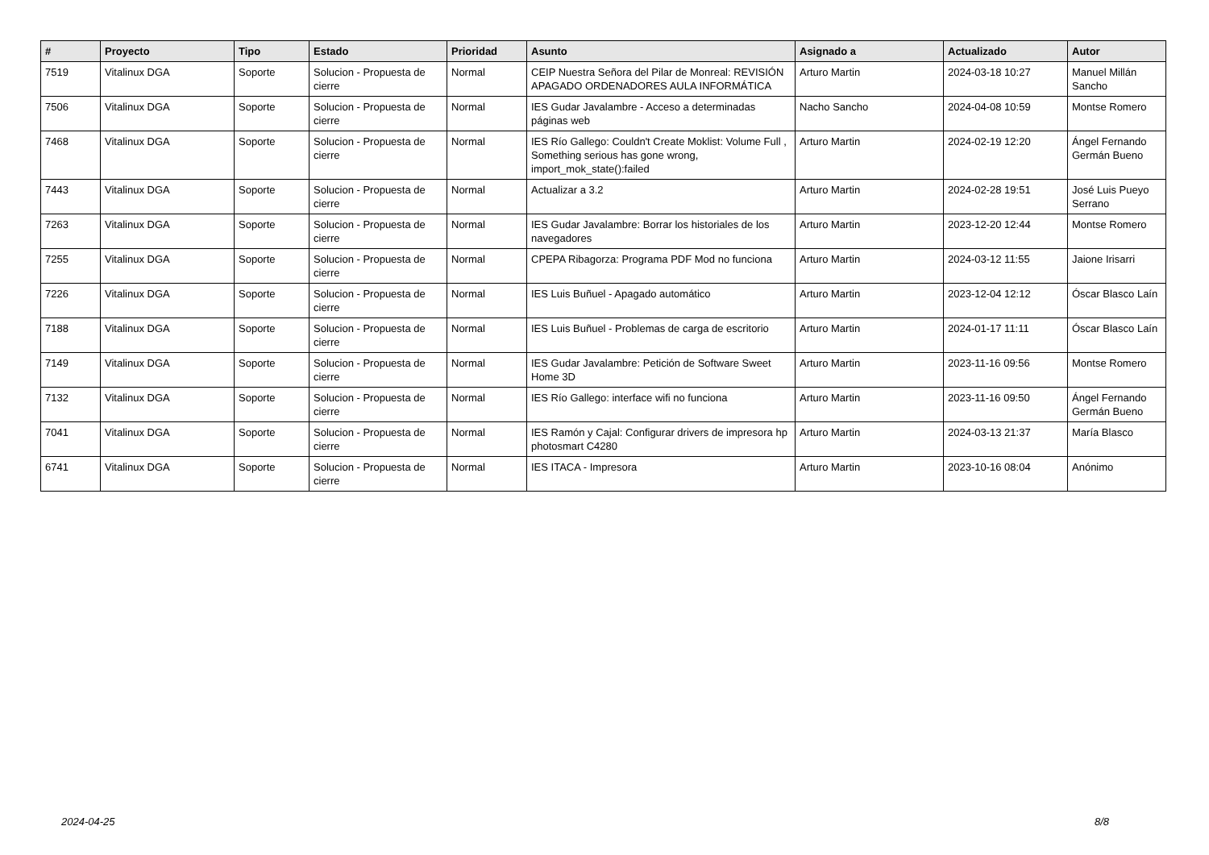| # | Proyecto | Tipo | Estado | Prioridad | Asunto | Asignado a | Actualizado | Autor |
| --- | --- | --- | --- | --- | --- | --- | --- | --- |
| 7519 | Vitalinux DGA | Soporte | Solucion - Propuesta de cierre | Normal | CEIP Nuestra Señora del Pilar de Monreal: REVISIÓN APAGADO ORDENADORES AULA INFORMÁTICA | Arturo Martin | 2024-03-18 10:27 | Manuel Millán Sancho |
| 7506 | Vitalinux DGA | Soporte | Solucion - Propuesta de cierre | Normal | IES Gudar Javalambre - Acceso a determinadas páginas web | Nacho Sancho | 2024-04-08 10:59 | Montse Romero |
| 7468 | Vitalinux DGA | Soporte | Solucion - Propuesta de cierre | Normal | IES Río Gallego: Couldn't Create Moklist: Volume Full , Something serious has gone wrong, import_mok_state():failed | Arturo Martin | 2024-02-19 12:20 | Ángel Fernando Germán Bueno |
| 7443 | Vitalinux DGA | Soporte | Solucion - Propuesta de cierre | Normal | Actualizar a 3.2 | Arturo Martin | 2024-02-28 19:51 | José Luis Pueyo Serrano |
| 7263 | Vitalinux DGA | Soporte | Solucion - Propuesta de cierre | Normal | IES Gudar Javalambre: Borrar los historiales de los navegadores | Arturo Martin | 2023-12-20 12:44 | Montse Romero |
| 7255 | Vitalinux DGA | Soporte | Solucion - Propuesta de cierre | Normal | CPEPA Ribagorza: Programa PDF Mod no funciona | Arturo Martin | 2024-03-12 11:55 | Jaione Irisarri |
| 7226 | Vitalinux DGA | Soporte | Solucion - Propuesta de cierre | Normal | IES Luis Buñuel - Apagado automático | Arturo Martin | 2023-12-04 12:12 | Óscar Blasco Laín |
| 7188 | Vitalinux DGA | Soporte | Solucion - Propuesta de cierre | Normal | IES Luis Buñuel - Problemas de carga de escritorio | Arturo Martin | 2024-01-17 11:11 | Óscar Blasco Laín |
| 7149 | Vitalinux DGA | Soporte | Solucion - Propuesta de cierre | Normal | IES Gudar Javalambre: Petición de Software Sweet Home 3D | Arturo Martin | 2023-11-16 09:56 | Montse Romero |
| 7132 | Vitalinux DGA | Soporte | Solucion - Propuesta de cierre | Normal | IES Río Gallego: interface wifi no funciona | Arturo Martin | 2023-11-16 09:50 | Ángel Fernando Germán Bueno |
| 7041 | Vitalinux DGA | Soporte | Solucion - Propuesta de cierre | Normal | IES Ramón y Cajal: Configurar drivers de impresora hp photosmart C4280 | Arturo Martin | 2024-03-13 21:37 | María Blasco |
| 6741 | Vitalinux DGA | Soporte | Solucion - Propuesta de cierre | Normal | IES ITACA - Impresora | Arturo Martin | 2023-10-16 08:04 | Anónimo |
2024-04-25 8/8